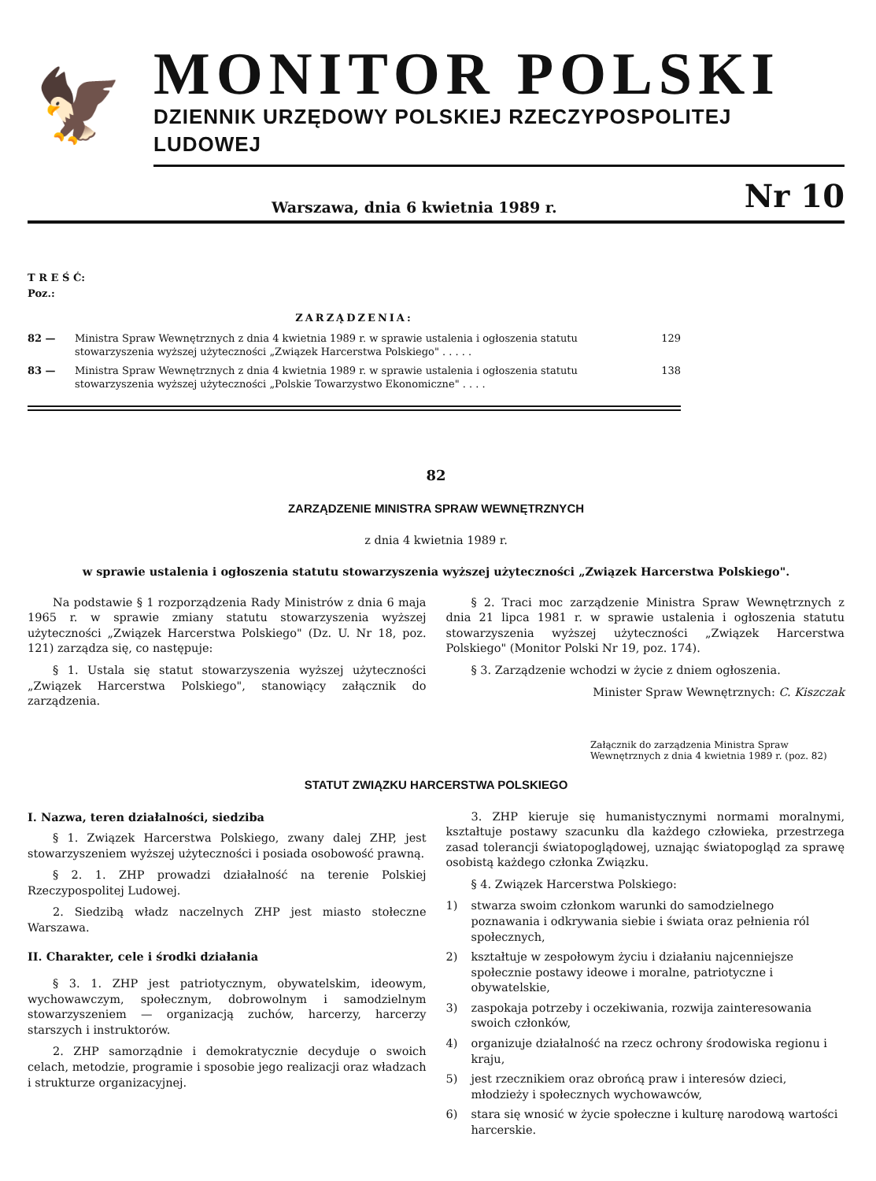🦅
MONITOR POLSKI
DZIENNIK URZĘDOWY POLSKIEJ RZECZYPOSPOLITEJ LUDOWEJ
Warszawa, dnia 6 kwietnia 1989 r. Nr 10
T R E Ś Ć:
Poz.:
ZARZĄDZENIA:
82 — Ministra Spraw Wewnętrznych z dnia 4 kwietnia 1989 r. w sprawie ustalenia i ogłoszenia statutu stowarzyszenia wyższej użyteczności „Związek Harcerstwa Polskiego" . . . . . 129
83 — Ministra Spraw Wewnętrznych z dnia 4 kwietnia 1989 r. w sprawie ustalenia i ogłoszenia statutu stowarzyszenia wyższej użyteczności „Polskie Towarzystwo Ekonomiczne" . . . . 138
82
ZARZĄDZENIE MINISTRA SPRAW WEWNĘTRZNYCH
z dnia 4 kwietnia 1989 r.
w sprawie ustalenia i ogłoszenia statutu stowarzyszenia wyższej użyteczności „Związek Harcerstwa Polskiego".
Na podstawie § 1 rozporządzenia Rady Ministrów z dnia 6 maja 1965 r. w sprawie zmiany statutu stowarzyszenia wyższej użyteczności „Związek Harcerstwa Polskiego" (Dz. U. Nr 18, poz. 121) zarządza się, co następuje:
§ 1. Ustala się statut stowarzyszenia wyższej użyteczności „Związek Harcerstwa Polskiego", stanowiący załącznik do zarządzenia.
§ 2. Traci moc zarządzenie Ministra Spraw Wewnętrznych z dnia 21 lipca 1981 r. w sprawie ustalenia i ogłoszenia statutu stowarzyszenia wyższej użyteczności „Związek Harcerstwa Polskiego" (Monitor Polski Nr 19, poz. 174).
§ 3. Zarządzenie wchodzi w życie z dniem ogłoszenia.
Minister Spraw Wewnętrznych: C. Kiszczak
Załącznik do zarządzenia Ministra Spraw Wewnętrznych z dnia 4 kwietnia 1989 r. (poz. 82)
STATUT ZWIĄZKU HARCERSTWA POLSKIEGO
I. Nazwa, teren działalności, siedziba
§ 1. Związek Harcerstwa Polskiego, zwany dalej ZHP, jest stowarzyszeniem wyższej użyteczności i posiada osobowość prawną.
§ 2. 1. ZHP prowadzi działalność na terenie Polskiej Rzeczypospolitej Ludowej.
2. Siedzibą władz naczelnych ZHP jest miasto stołeczne Warszawa.
II. Charakter, cele i środki działania
§ 3. 1. ZHP jest patriotycznym, obywatelskim, ideowym, wychowawczym, społecznym, dobrowolnym i samodzielnym stowarzyszeniem — organizacją zuchów, harcerzy, harcerzy starszych i instruktorów.
2. ZHP samorządnie i demokratycznie decyduje o swoich celach, metodzie, programie i sposobie jego realizacji oraz władzach i strukturze organizacyjnej.
3. ZHP kieruje się humanistycznymi normami moralnymi, kształtuje postawy szacunku dla każdego człowieka, przestrzega zasad tolerancji światopoglądowej, uznając światopogląd za sprawę osobistą każdego członka Związku.
§ 4. Związek Harcerstwa Polskiego:
1) stwarza swoim członkom warunki do samodzielnego poznawania i odkrywania siebie i świata oraz pełnienia ról społecznych,
2) kształtuje w zespołowym życiu i działaniu najcenniejsze społecznie postawy ideowe i moralne, patriotyczne i obywatelskie,
3) zaspokaja potrzeby i oczekiwania, rozwija zainteresowania swoich członków,
4) organizuje działalność na rzecz ochrony środowiska regionu i kraju,
5) jest rzecznikiem oraz obrońcą praw i interesów dzieci, młodzieży i społecznych wychowawców,
6) stara się wnosić w życie społeczne i kulturę narodową wartości harcerskie.